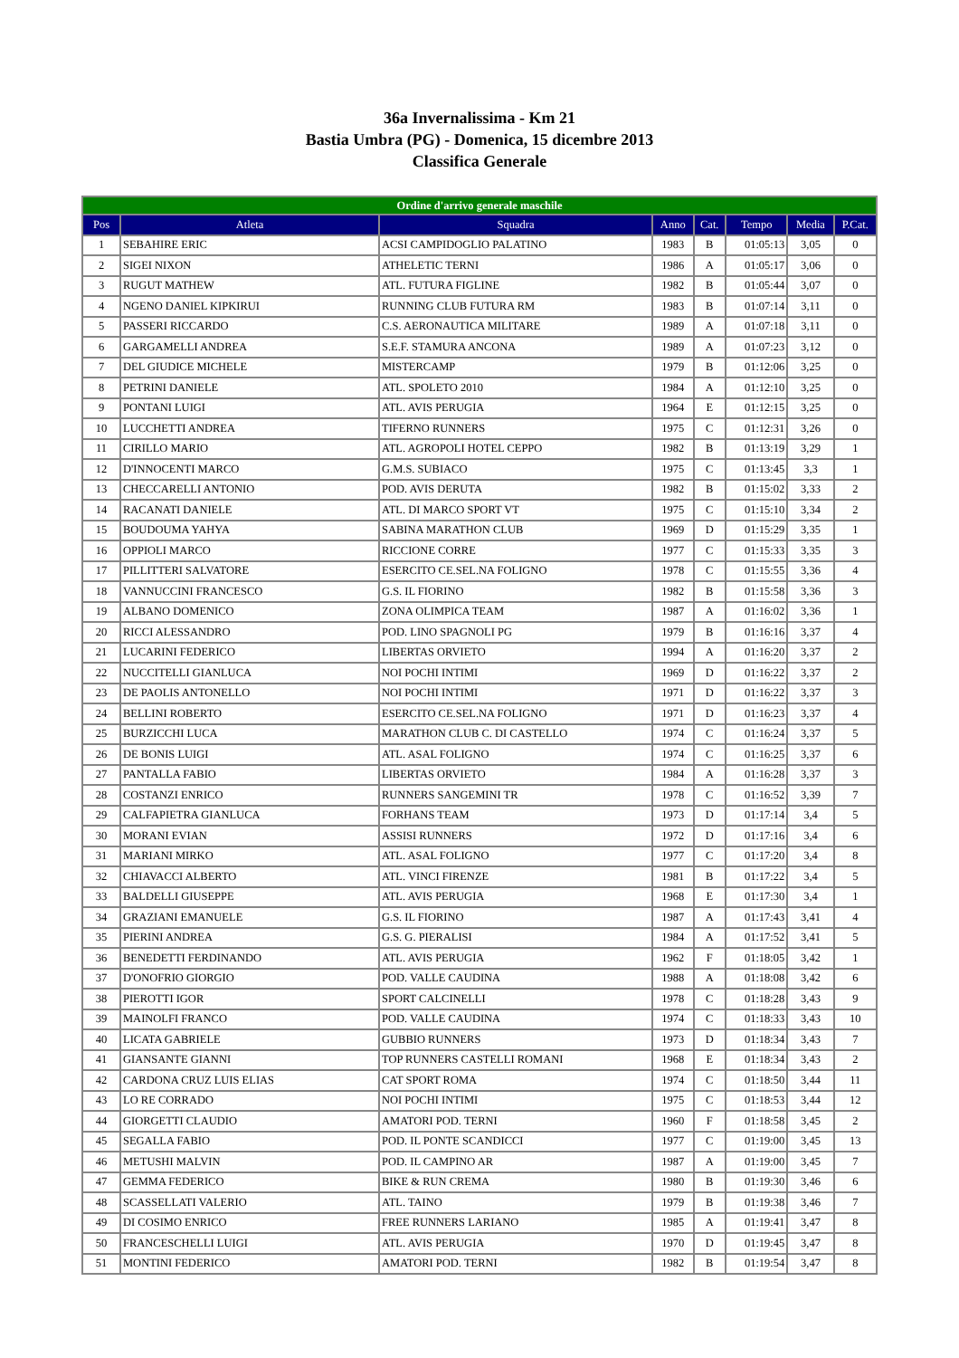36a Invernalissima - Km 21
Bastia Umbra (PG) - Domenica, 15 dicembre 2013
Classifica Generale
| Ordine d'arrivo generale maschile | | | | | | | |
| --- | --- | --- | --- | --- | --- | --- | --- |
| Pos | Atleta | Squadra | Anno | Cat. | Tempo | Media | P.Cat. |
| 1 | SEBAHIRE ERIC | ACSI CAMPIDOGLIO PALATINO | 1983 | B | 01:05:13 | 3,05 | 0 |
| 2 | SIGEI NIXON | ATHELETIC TERNI | 1986 | A | 01:05:17 | 3,06 | 0 |
| 3 | RUGUT MATHEW | ATL. FUTURA FIGLINE | 1982 | B | 01:05:44 | 3,07 | 0 |
| 4 | NGENO DANIEL KIPKIRUI | RUNNING CLUB FUTURA RM | 1983 | B | 01:07:14 | 3,11 | 0 |
| 5 | PASSERI RICCARDO | C.S. AERONAUTICA MILITARE | 1989 | A | 01:07:18 | 3,11 | 0 |
| 6 | GARGAMELLI ANDREA | S.E.F. STAMURA ANCONA | 1989 | A | 01:07:23 | 3,12 | 0 |
| 7 | DEL GIUDICE MICHELE | MISTERCAMP | 1979 | B | 01:12:06 | 3,25 | 0 |
| 8 | PETRINI DANIELE | ATL. SPOLETO 2010 | 1984 | A | 01:12:10 | 3,25 | 0 |
| 9 | PONTANI LUIGI | ATL. AVIS PERUGIA | 1964 | E | 01:12:15 | 3,25 | 0 |
| 10 | LUCCHETTI ANDREA | TIFERNO RUNNERS | 1975 | C | 01:12:31 | 3,26 | 0 |
| 11 | CIRILLO MARIO | ATL. AGROPOLI HOTEL CEPPO | 1982 | B | 01:13:19 | 3,29 | 1 |
| 12 | D'INNOCENTI MARCO | G.M.S. SUBIACO | 1975 | C | 01:13:45 | 3,3 | 1 |
| 13 | CHECCARELLI ANTONIO | POD. AVIS DERUTA | 1982 | B | 01:15:02 | 3,33 | 2 |
| 14 | RACANATI DANIELE | ATL. DI MARCO SPORT VT | 1975 | C | 01:15:10 | 3,34 | 2 |
| 15 | BOUDOUMA YAHYA | SABINA MARATHON CLUB | 1969 | D | 01:15:29 | 3,35 | 1 |
| 16 | OPPIOLI MARCO | RICCIONE CORRE | 1977 | C | 01:15:33 | 3,35 | 3 |
| 17 | PILLITTERI SALVATORE | ESERCITO CE.SEL.NA FOLIGNO | 1978 | C | 01:15:55 | 3,36 | 4 |
| 18 | VANNUCCINI FRANCESCO | G.S. IL FIORINO | 1982 | B | 01:15:58 | 3,36 | 3 |
| 19 | ALBANO DOMENICO | ZONA OLIMPICA TEAM | 1987 | A | 01:16:02 | 3,36 | 1 |
| 20 | RICCI ALESSANDRO | POD. LINO SPAGNOLI PG | 1979 | B | 01:16:16 | 3,37 | 4 |
| 21 | LUCARINI FEDERICO | LIBERTAS ORVIETO | 1994 | A | 01:16:20 | 3,37 | 2 |
| 22 | NUCCITELLI GIANLUCA | NOI POCHI INTIMI | 1969 | D | 01:16:22 | 3,37 | 2 |
| 23 | DE PAOLIS ANTONELLO | NOI POCHI INTIMI | 1971 | D | 01:16:22 | 3,37 | 3 |
| 24 | BELLINI ROBERTO | ESERCITO CE.SEL.NA FOLIGNO | 1971 | D | 01:16:23 | 3,37 | 4 |
| 25 | BURZICCHI LUCA | MARATHON CLUB C. DI CASTELLO | 1974 | C | 01:16:24 | 3,37 | 5 |
| 26 | DE BONIS LUIGI | ATL. ASAL FOLIGNO | 1974 | C | 01:16:25 | 3,37 | 6 |
| 27 | PANTALLA FABIO | LIBERTAS ORVIETO | 1984 | A | 01:16:28 | 3,37 | 3 |
| 28 | COSTANZI ENRICO | RUNNERS SANGEMINI TR | 1978 | C | 01:16:52 | 3,39 | 7 |
| 29 | CALFAPIETRA GIANLUCA | FORHANS TEAM | 1973 | D | 01:17:14 | 3,4 | 5 |
| 30 | MORANI EVIAN | ASSISI RUNNERS | 1972 | D | 01:17:16 | 3,4 | 6 |
| 31 | MARIANI MIRKO | ATL. ASAL FOLIGNO | 1977 | C | 01:17:20 | 3,4 | 8 |
| 32 | CHIAVACCI ALBERTO | ATL. VINCI FIRENZE | 1981 | B | 01:17:22 | 3,4 | 5 |
| 33 | BALDELLI GIUSEPPE | ATL. AVIS PERUGIA | 1968 | E | 01:17:30 | 3,4 | 1 |
| 34 | GRAZIANI EMANUELE | G.S. IL FIORINO | 1987 | A | 01:17:43 | 3,41 | 4 |
| 35 | PIERINI ANDREA | G.S. G. PIERALISI | 1984 | A | 01:17:52 | 3,41 | 5 |
| 36 | BENEDETTI FERDINANDO | ATL. AVIS PERUGIA | 1962 | F | 01:18:05 | 3,42 | 1 |
| 37 | D'ONOFRIO GIORGIO | POD. VALLE CAUDINA | 1988 | A | 01:18:08 | 3,42 | 6 |
| 38 | PIEROTTI IGOR | SPORT CALCINELLI | 1978 | C | 01:18:28 | 3,43 | 9 |
| 39 | MAINOLFI FRANCO | POD. VALLE CAUDINA | 1974 | C | 01:18:33 | 3,43 | 10 |
| 40 | LICATA GABRIELE | GUBBIO RUNNERS | 1973 | D | 01:18:34 | 3,43 | 7 |
| 41 | GIANSANTE GIANNI | TOP RUNNERS CASTELLI ROMANI | 1968 | E | 01:18:34 | 3,43 | 2 |
| 42 | CARDONA CRUZ LUIS ELIAS | CAT SPORT ROMA | 1974 | C | 01:18:50 | 3,44 | 11 |
| 43 | LO RE CORRADO | NOI POCHI INTIMI | 1975 | C | 01:18:53 | 3,44 | 12 |
| 44 | GIORGETTI CLAUDIO | AMATORI POD. TERNI | 1960 | F | 01:18:58 | 3,45 | 2 |
| 45 | SEGALLA FABIO | POD. IL PONTE SCANDICCI | 1977 | C | 01:19:00 | 3,45 | 13 |
| 46 | METUSHI MALVIN | POD. IL CAMPINO AR | 1987 | A | 01:19:00 | 3,45 | 7 |
| 47 | GEMMA FEDERICO | BIKE & RUN CREMA | 1980 | B | 01:19:30 | 3,46 | 6 |
| 48 | SCASSELLATI VALERIO | ATL. TAINO | 1979 | B | 01:19:38 | 3,46 | 7 |
| 49 | DI COSIMO ENRICO | FREE RUNNERS LARIANO | 1985 | A | 01:19:41 | 3,47 | 8 |
| 50 | FRANCESCHELLI LUIGI | ATL. AVIS PERUGIA | 1970 | D | 01:19:45 | 3,47 | 8 |
| 51 | MONTINI FEDERICO | AMATORI POD. TERNI | 1982 | B | 01:19:54 | 3,47 | 8 |